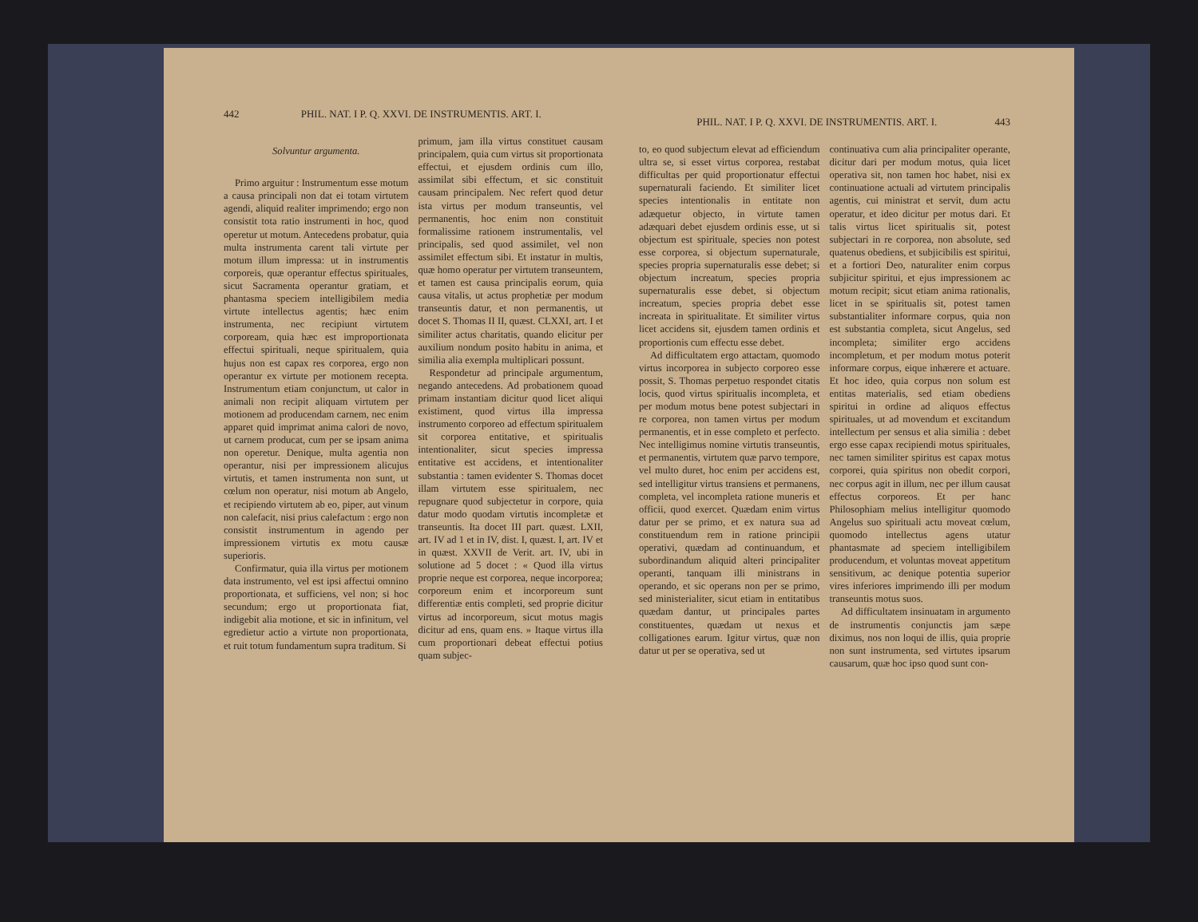442 PHIL. NAT. I P. Q. XXVI. DE INSTRUMENTIS. ART. I.
Solvuntur argumenta.
Primo arguitur : Instrumentum esse motum a causa principali non dat ei totam virtutem agendi, aliquid realiter imprimendo; ergo non consistit tota ratio instrumenti in hoc, quod operetur ut motum. Antecedens probatur, quia multa instrumenta carent tali virtute per motum illum impressa: ut in instrumentis corporeis, quæ operantur effectus spirituales, sicut Sacramenta operantur gratiam, et phantasma speciem intelligibilem media virtute intellectus agentis; hæc enim instrumenta, nec recipiunt virtutem corpoream, quia hæc est improportionata effectui spirituali, neque spiritualem, quia hujus non est capax res corporea, ergo non operantur ex virtute per motionem receptа. Instrumentum etiam conjunctum, ut calor in animali non recipit aliquam virtutem per motionem ad producendam carnem, nec enim apparet quid imprimat anima calori de novo, ut carnem producat, cum per se ipsam anima non operetur. Denique, multa agentia non operantur, nisi per impressionem alicujus virtutis, et tamen instrumenta non sunt, ut cœlum non operatur, nisi motum ab Angelo, et recipiendo virtutem ab eo, piper, aut vinum non calefacit, nisi prius calefactum : ergo non consistit instrumentum in agendo per impressionem virtutis ex motu causæ superioris.
Confirmatur, quia illa virtus per motionem data instrumento, vel est ipsi affectui omnino proportionata, et sufficiens, vel non; si hoc secundum; ergo ut proportionata fiat, indigebit alia motione, et sic in infinitum, vel egredietur actio a virtute non proportionata, et ruit totum fundamentum supra traditum. Si
primum, jam illa virtus constituet causam principalem, quia cum virtus sit proportionata effectui, et ejusdem ordinis cum illo, assimilat sibi effectum, et sic constituit causam principalem. Nec refert quod detur ista virtus per modum transeuntis, vel permanentis, hoc enim non constituit formalissime rationem instrumentalis, vel principalis, sed quod assimilet, vel non assimilet effectum sibi. Et instatur in multis, quæ homo operatur per virtutem transeuntem, et tamen est causa principalis eorum, quia causa vitalis, ut actus prophetiæ per modum transeuntis datur, et non permanentis, ut docet S. Thomas II II, quæst. CLXXI, art. I et similiter actus charitatis, quando elicitur per auxilium nondum posito habitu in anima, et similia alia exempla multiplicari possunt.
Respondetur ad principale argumentum, negando antecedens. Ad probationem quoad primam instantiam dicitur quod licet aliqui existiment, quod virtus illa impressa instrumento corporeo ad effectum spiritualem sit corporea entitative, et spiritualis intentionaliter, sicut species impressa entitative est accidens, et intentionaliter substantia : tamen evidenter S. Thomas docet illam virtutem esse spiritualem, nec repugnare quod subjectetur in corpore, quia datur modo quodam virtutis incompletæ et transeuntis. Ita docet III part. quæst. LXII, art. IV ad 1 et in IV, dist. I, quæst. I, art. IV et in quæst. XXVII de Verit. art. IV, ubi in solutione ad 5 docet : « Quod illa virtus proprie neque est corporea, neque incorporea; corporeum enim et incorporeum sunt differentiæ entis completi, sed proprie dicitur virtus ad incorporeum, sicut motus magis dicitur ad ens, quam ens. » Itaque virtus illa cum proportionari debeat effectui potius quam subjec-
PHIL. NAT. I P. Q. XXVI. DE INSTRUMENTIS. ART. I. 443
to, eo quod subjectum elevat ad efficiendum ultra se, si esset virtus corporea, restabat difficultas per quid proportionatur effectui supernaturali faciendo. Et similiter licet species intentionalis in entitate non adæquetur objecto, in virtute tamen adæquari debet ejusdem ordinis esse, ut si objectum est spirituale, species non potest esse corporea, si objectum supernaturale, species propria supernaturalis esse debet; si objectum increatum, species propria supernaturalis esse debet, si objectum increatum, species propria debet esse increata in spiritualitate. Et similiter virtus licet accidens sit, ejusdem tamen ordinis et proportionis cum effectu esse debet.
Ad difficultatem ergo attactam, quomodo virtus incorporea in subjecto corporeo esse possit, S. Thomas perpetuo respondet citatis locis, quod virtus spiritualis incompleta, et per modum motus bene potest subjectari in re corporea, non tamen virtus per modum permanentis, et in esse completo et perfecto. Nec intelligimus nomine virtutis transeuntis, et permanentis, virtutem quæ parvo tempore, vel multo duret, hoc enim per accidens est, sed intelligitur virtus transiens et permanens, completa, vel incompleta ratione muneris et officii, quod exercet. Quædam enim virtus datur per se primo, et ex natura sua ad constituendum rem in ratione principii operativi, quædam ad continuandum, et subordinandum aliquid alteri principaliter operanti, tanquam illi ministrans in operando, et sic operans non per se primo, sed ministerialiter, sicut etiam in entitatibus quædam dantur, ut principales partes constituentes, quædam ut nexus et colligationes earum. Igitur virtus, quæ non datur ut per se operativa, sed ut
continuativa cum alia principaliter operante, dicitur dari per modum motus, quia licet operativa sit, non tamen hoc habet, nisi ex continuatione actuali ad virtutem principalis agentis, cui ministrat et servit, dum actu operatur, et ideo dicitur per motus dari. Et talis virtus licet spiritualis sit, potest subjectari in re corporea, non absolute, sed quatenus obediens, et subjicibilis est spiritui, et a fortiori Deo, naturaliter enim corpus subjicitur spiritui, et ejus impressionem ac motum recipit; sicut etiam anima rationalis, licet in se spiritualis sit, potest tamen substantialiter informare corpus, quia non est substantia completa, sicut Angelus, sed incompleta; similiter ergo accidens incompletum, et per modum motus poterit informare corpus, eique inhærere et actuare. Et hoc ideo, quia corpus non solum est entitas materialis, sed etiam obediens spiritui in ordine ad aliquos effectus spirituales, ut ad movendum et excitandum intellectum per sensus et alia similia : debet ergo esse capax recipiendi motus spirituales, nec tamen similiter spiritus est capax motus corporei, quia spiritus non obedit corpori, nec corpus agit in illum, nec per illum causat effectus corporeos. Et per hanc Philosophiam melius intelligitur quomodo Angelus suo spirituali actu moveat cœlum, quomodo intellectus agens utatur phantasmate ad speciem intelligibilem producendum, et voluntas moveat appetitum sensitivum, ac denique potentia superior vires inferiores imprimendo illi per modum transeuntis motus suos.
Ad difficultatem insinuatam in argumento de instrumentis conjunctis jam sæpe diximus, nos non loqui de illis, quia proprie non sunt instrumenta, sed virtutes ipsarum causarum, quæ hoc ipso quod sunt con-